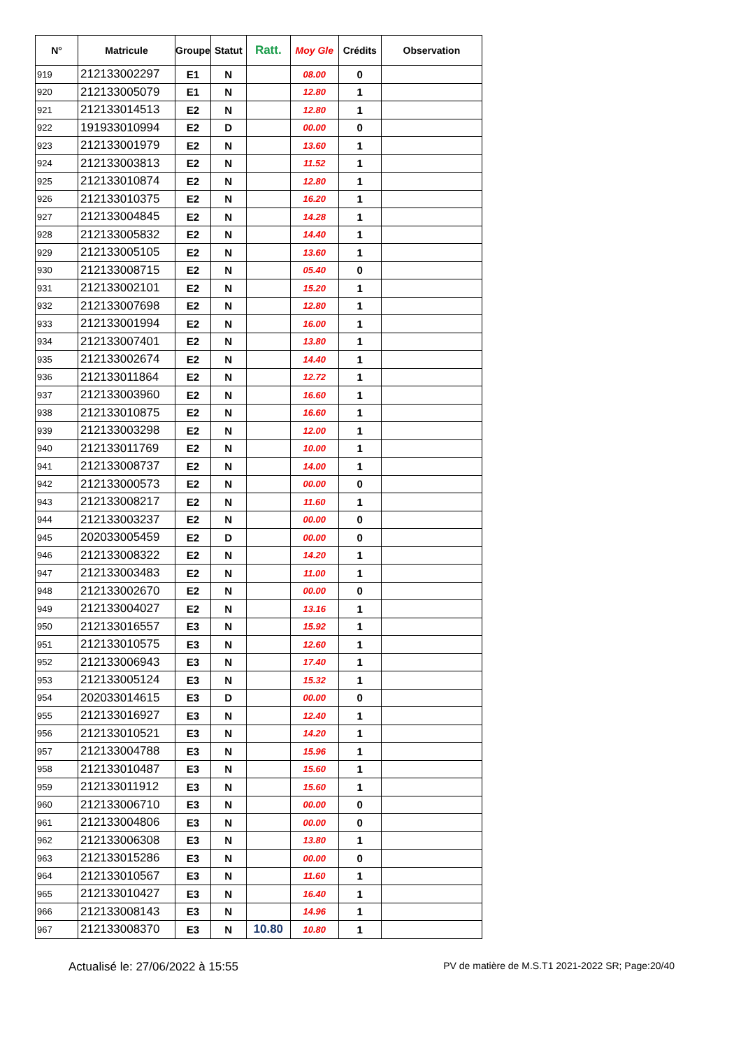| N° | Matricule | Groupe | Statut | Ratt. | Moy Gle | Crédits | Observation |
| --- | --- | --- | --- | --- | --- | --- | --- |
| 919 | 212133002297 | E1 | N | | 08.00 | 0 | |
| 920 | 212133005079 | E1 | N | | 12.80 | 1 | |
| 921 | 212133014513 | E2 | N | | 12.80 | 1 | |
| 922 | 191933010994 | E2 | D | | 00.00 | 0 | |
| 923 | 212133001979 | E2 | N | | 13.60 | 1 | |
| 924 | 212133003813 | E2 | N | | 11.52 | 1 | |
| 925 | 212133010874 | E2 | N | | 12.80 | 1 | |
| 926 | 212133010375 | E2 | N | | 16.20 | 1 | |
| 927 | 212133004845 | E2 | N | | 14.28 | 1 | |
| 928 | 212133005832 | E2 | N | | 14.40 | 1 | |
| 929 | 212133005105 | E2 | N | | 13.60 | 1 | |
| 930 | 212133008715 | E2 | N | | 05.40 | 0 | |
| 931 | 212133002101 | E2 | N | | 15.20 | 1 | |
| 932 | 212133007698 | E2 | N | | 12.80 | 1 | |
| 933 | 212133001994 | E2 | N | | 16.00 | 1 | |
| 934 | 212133007401 | E2 | N | | 13.80 | 1 | |
| 935 | 212133002674 | E2 | N | | 14.40 | 1 | |
| 936 | 212133011864 | E2 | N | | 12.72 | 1 | |
| 937 | 212133003960 | E2 | N | | 16.60 | 1 | |
| 938 | 212133010875 | E2 | N | | 16.60 | 1 | |
| 939 | 212133003298 | E2 | N | | 12.00 | 1 | |
| 940 | 212133011769 | E2 | N | | 10.00 | 1 | |
| 941 | 212133008737 | E2 | N | | 14.00 | 1 | |
| 942 | 212133000573 | E2 | N | | 00.00 | 0 | |
| 943 | 212133008217 | E2 | N | | 11.60 | 1 | |
| 944 | 212133003237 | E2 | N | | 00.00 | 0 | |
| 945 | 202033005459 | E2 | D | | 00.00 | 0 | |
| 946 | 212133008322 | E2 | N | | 14.20 | 1 | |
| 947 | 212133003483 | E2 | N | | 11.00 | 1 | |
| 948 | 212133002670 | E2 | N | | 00.00 | 0 | |
| 949 | 212133004027 | E2 | N | | 13.16 | 1 | |
| 950 | 212133016557 | E3 | N | | 15.92 | 1 | |
| 951 | 212133010575 | E3 | N | | 12.60 | 1 | |
| 952 | 212133006943 | E3 | N | | 17.40 | 1 | |
| 953 | 212133005124 | E3 | N | | 15.32 | 1 | |
| 954 | 202033014615 | E3 | D | | 00.00 | 0 | |
| 955 | 212133016927 | E3 | N | | 12.40 | 1 | |
| 956 | 212133010521 | E3 | N | | 14.20 | 1 | |
| 957 | 212133004788 | E3 | N | | 15.96 | 1 | |
| 958 | 212133010487 | E3 | N | | 15.60 | 1 | |
| 959 | 212133011912 | E3 | N | | 15.60 | 1 | |
| 960 | 212133006710 | E3 | N | | 00.00 | 0 | |
| 961 | 212133004806 | E3 | N | | 00.00 | 0 | |
| 962 | 212133006308 | E3 | N | | 13.80 | 1 | |
| 963 | 212133015286 | E3 | N | | 00.00 | 0 | |
| 964 | 212133010567 | E3 | N | | 11.60 | 1 | |
| 965 | 212133010427 | E3 | N | | 16.40 | 1 | |
| 966 | 212133008143 | E3 | N | | 14.96 | 1 | |
| 967 | 212133008370 | E3 | N | 10.80 | 10.80 | 1 | |
Actualisé le: 27/06/2022 à 15:55 PV de matière de M.S.T1 2021-2022 SR; Page:20/40